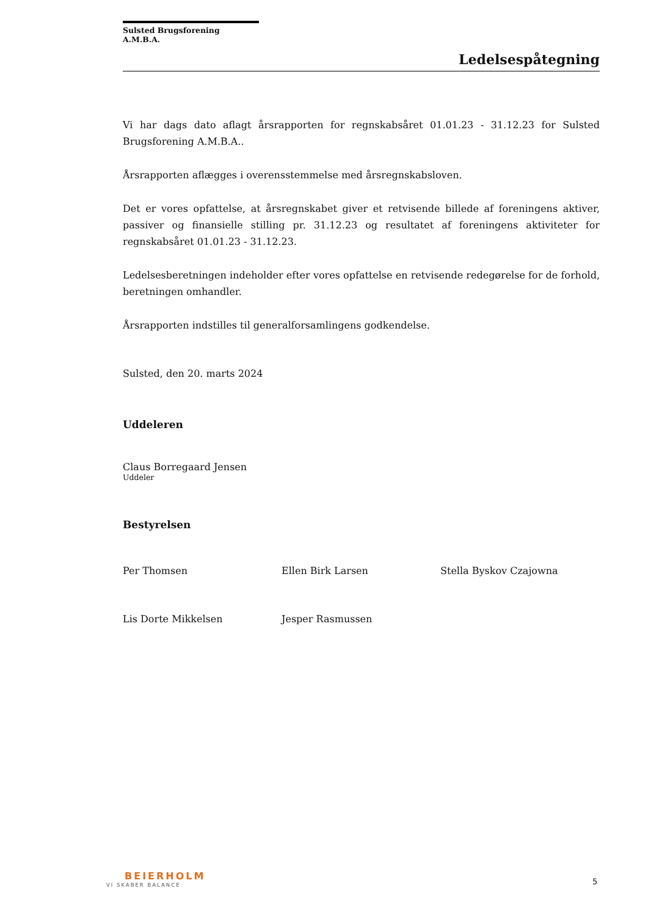Sulsted Brugsforening A.M.B.A.
Ledelsespåtegning
Vi har dags dato aflagt årsrapporten for regnskabsåret 01.01.23 - 31.12.23 for Sulsted Brugsforening A.M.B.A..
Årsrapporten aflægges i overensstemmelse med årsregnskabsloven.
Det er vores opfattelse, at årsregnskabet giver et retvisende billede af foreningens aktiver, passiver og finansielle stilling pr. 31.12.23 og resultatet af foreningens aktiviteter for regnskabsåret 01.01.23 - 31.12.23.
Ledelsesberetningen indeholder efter vores opfattelse en retvisende redegørelse for de forhold, beretningen omhandler.
Årsrapporten indstilles til generalforsamlingens godkendelse.
Sulsted, den 20. marts 2024
Uddeleren
Claus Borregaard Jensen
Uddeler
Bestyrelsen
Per Thomsen Ellen Birk Larsen Stella Byskov Czajowna
Lis Dorte Mikkelsen Jesper Rasmussen
BEIERHOLM
VI SKABER BALANCE
5